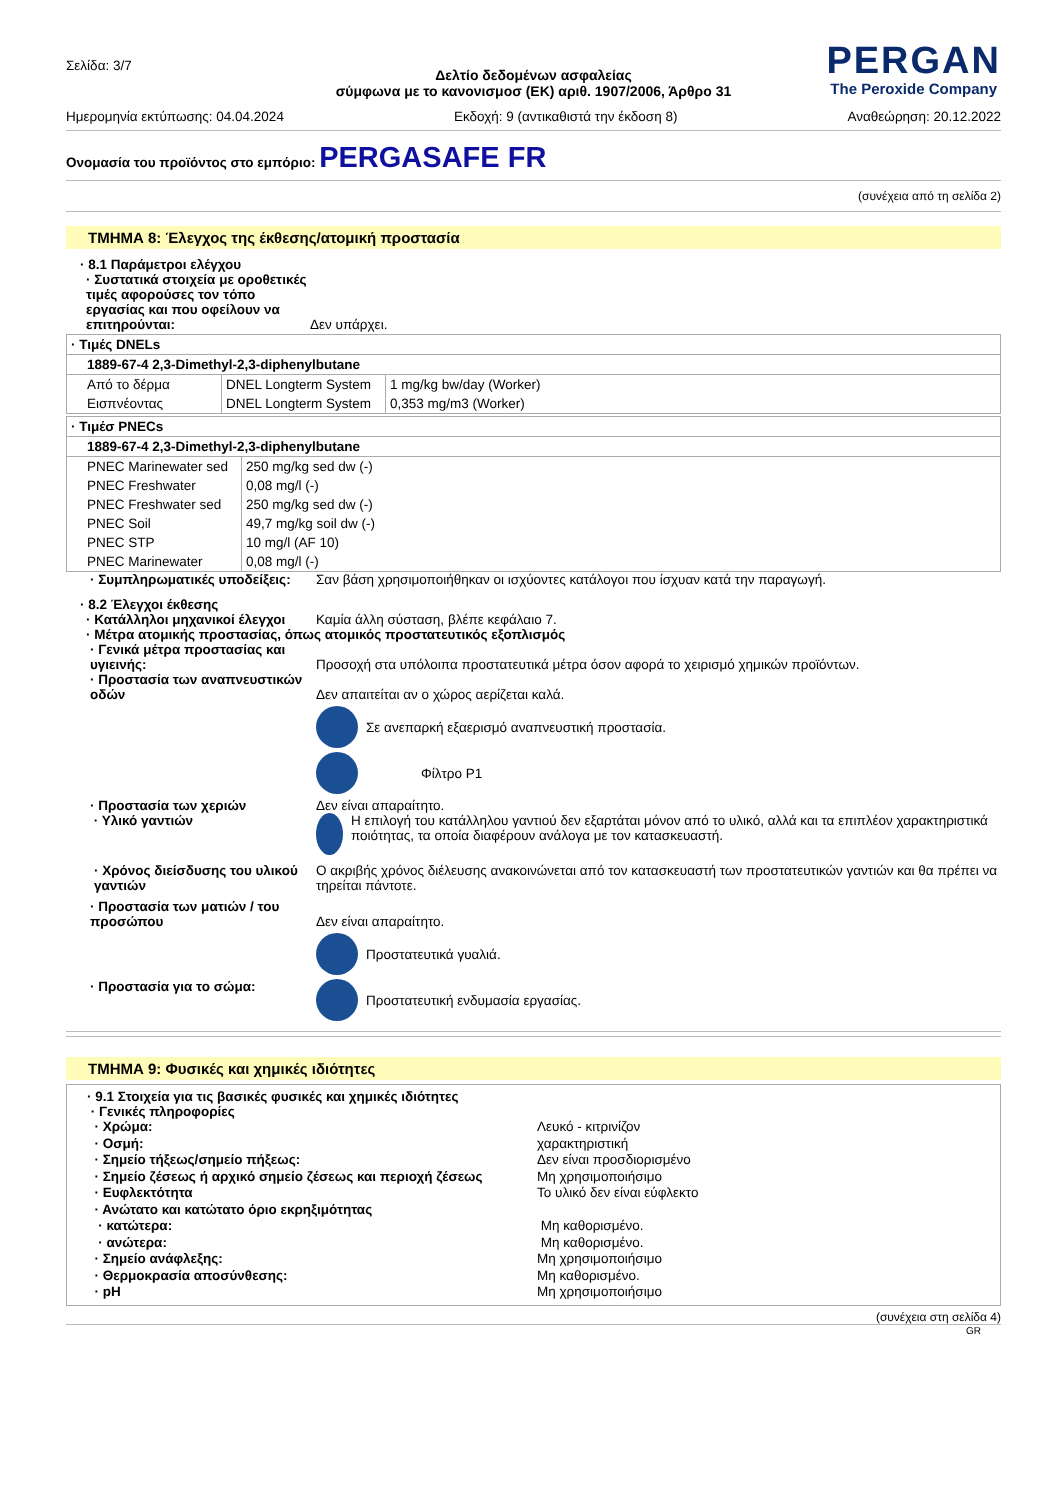Σελίδα: 3/7
PERGAN
The Peroxide Company
Δελτίο δεδομένων ασφαλείας
σύμφωνα με το κανονισμοσ (ΕΚ) αριθ. 1907/2006, Άρθρο 31
Ημερομηνία εκτύπωσης: 04.04.2024 Εκδοχή: 9 (αντικαθιστά την έκδοση 8) Αναθεώρηση: 20.12.2022
Ονομασία του προϊόντος στο εμπόριο: PERGASAFE FR
(συνέχεια από τη σελίδα 2)
ΤΜΗΜΑ 8: Έλεγχος της έκθεσης/ατομική προστασία
· 8.1 Παράμετροι ελέγχου
· Συστατικά στοιχεία με οροθετικές τιμές αφορούσες τον τόπο εργασίας και που οφείλουν να επιτηρούνται:
Δεν υπάρχει.
| · Τιμές DNELs | | |
| 1889-67-4 2,3-Dimethyl-2,3-diphenylbutane | | |
| Από το δέρμα | DNEL Longterm System | 1 mg/kg bw/day (Worker) |
| Εισπνέοντας | DNEL Longterm System | 0,353 mg/m3 (Worker) |
| · Τιμέσ PNECs | |
| 1889-67-4 2,3-Dimethyl-2,3-diphenylbutane | |
| PNEC Marinewater sed | 250 mg/kg sed dw (-) |
| PNEC Freshwater | 0,08 mg/l (-) |
| PNEC Freshwater sed | 250 mg/kg sed dw (-) |
| PNEC Soil | 49,7 mg/kg soil dw (-) |
| PNEC STP | 10 mg/l (AF 10) |
| PNEC Marinewater | 0,08 mg/l (-) |
· Συμπληρωματικές υποδείξεις:
Σαν βάση χρησιμοποιήθηκαν οι ισχύοντες κατάλογοι που ίσχυαν κατά την παραγωγή.
· 8.2 Έλεγχοι έκθεσης
· Κατάλληλοι μηχανικοί έλεγχοι
Καμία άλλη σύσταση, βλέπε κεφάλαιο 7.
· Μέτρα ατομικής προστασίας, όπως ατομικός προστατευτικός εξοπλισμός
· Γενικά μέτρα προστασίας και υγιεινής:
Προσοχή στα υπόλοιπα προστατευτικά μέτρα όσον αφορά το χειρισμό χημικών προϊόντων.
· Προστασία των αναπνευστικών οδών
Δεν απαιτείται αν ο χώρος αερίζεται καλά.
Σε ανεπαρκή εξαερισμό αναπνευστική προστασία.
Φίλτρο P1
· Προστασία των χεριών
· Υλικό γαντιών
Δεν είναι απαραίτητο.
Η επιλογή του κατάλληλου γαντιού δεν εξαρτάται μόνον από το υλικό, αλλά και τα επιπλέον χαρακτηριστικά ποιότητας, τα οποία διαφέρουν ανάλογα με τον κατασκευαστή.
· Χρόνος διείσδυσης του υλικού γαντιών
Ο ακριβής χρόνος διέλευσης ανακοινώνεται από τον κατασκευαστή των προστατευτικών γαντιών και θα πρέπει να τηρείται πάντοτε.
· Προστασία των ματιών / του προσώπου
Δεν είναι απαραίτητο.
Προστατευτικά γυαλιά.
· Προστασία για το σώμα: Προστατευτική ενδυμασία εργασίας.
ΤΜΗΜΑ 9: Φυσικές και χημικές ιδιότητες
· 9.1 Στοιχεία για τις βασικές φυσικές και χημικές ιδιότητες
· Γενικές πληροφορίες
· Χρώμα: Λευκό - κιτρινίζον · Οσμή: χαρακτηριστική · Σημείο τήξεως/σημείο πήξεως: Δεν είναι προσδιορισμένο · Σημείο ζέσεως ή αρχικό σημείο ζέσεως και περιοχή ζέσεως Μη χρησιμοποιήσιμο · Ευφλεκτότητα Το υλικό δεν είναι εύφλεκτο · Ανώτατο και κατώτατο όριο εκρηξιμότητας · κατώτερα: Μη καθορισμένο. · ανώτερα: Μη καθορισμένο. · Σημείο ανάφλεξης: Μη χρησιμοποιήσιμο · Θερμοκρασία αποσύνθεσης: Μη καθορισμένο. · pH Μη χρησιμοποιήσιμο
(συνέχεια στη σελίδα 4)
GR